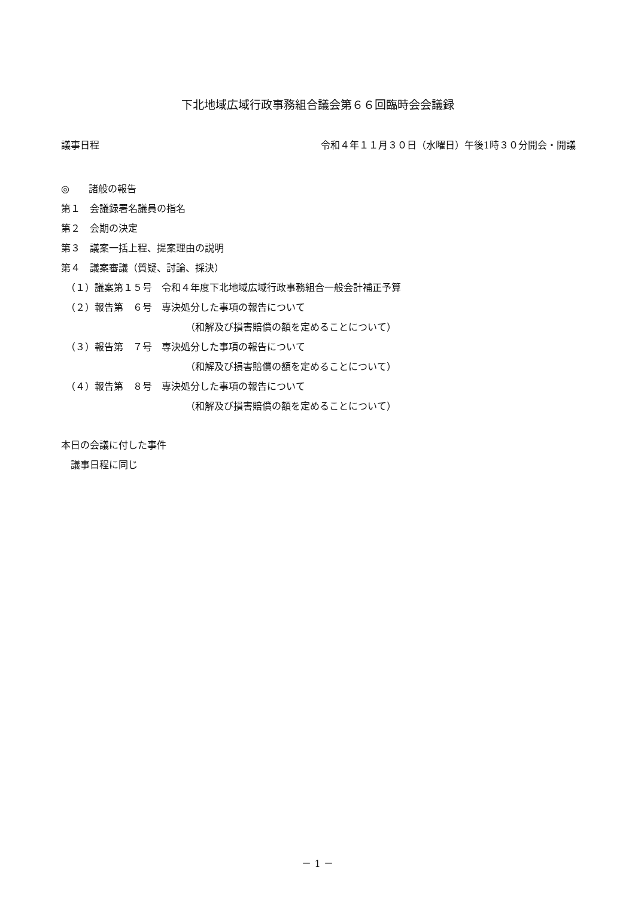下北地域広域行政事務組合議会第６６回臨時会会議録
議事日程 令和４年１１月３０日（水曜日）午後1時３０分開会・開議
◎　　諸般の報告
第１　会議録署名議員の指名
第２　会期の決定
第３　議案一括上程、提案理由の説明
第４　議案審議（質疑、討論、採決）
　（１）議案第１５号　令和４年度下北地域広域行政事務組合一般会計補正予算
　（２）報告第　６号　専決処分した事項の報告について
（和解及び損害賠償の額を定めることについて）
　（３）報告第　７号　専決処分した事項の報告について
（和解及び損害賠償の額を定めることについて）
　（４）報告第　８号　専決処分した事項の報告について
（和解及び損害賠償の額を定めることについて）
本日の会議に付した事件
　議事日程に同じ
－ 1 －